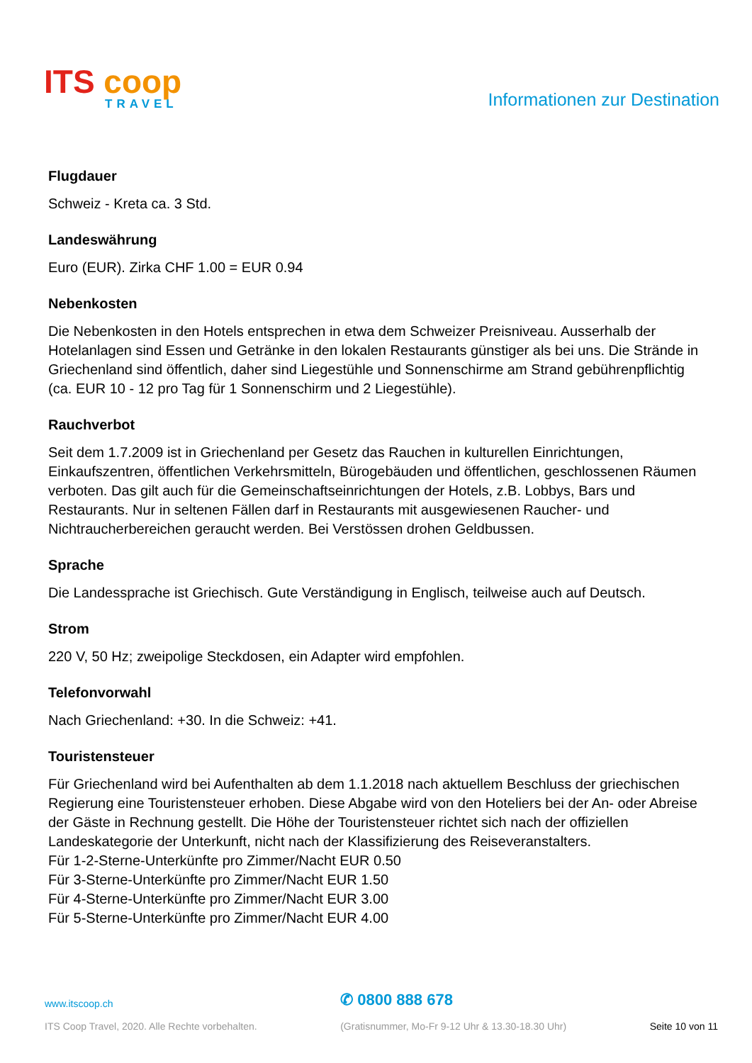ITS coop
TRAVEL
Informationen zur Destination
Flugdauer
Schweiz - Kreta ca. 3 Std.
Landeswährung
Euro (EUR). Zirka CHF 1.00 = EUR 0.94
Nebenkosten
Die Nebenkosten in den Hotels entsprechen in etwa dem Schweizer Preisniveau. Ausserhalb der Hotelanlagen sind Essen und Getränke in den lokalen Restaurants günstiger als bei uns. Die Strände in Griechenland sind öffentlich, daher sind Liegestühle und Sonnenschirme am Strand gebührenpflichtig (ca. EUR 10 - 12 pro Tag für 1 Sonnenschirm und 2 Liegestühle).
Rauchverbot
Seit dem 1.7.2009 ist in Griechenland per Gesetz das Rauchen in kulturellen Einrichtungen, Einkaufszentren, öffentlichen Verkehrsmitteln, Bürogebäuden und öffentlichen, geschlossenen Räumen verboten. Das gilt auch für die Gemeinschaftseinrichtungen der Hotels, z.B. Lobbys, Bars und Restaurants. Nur in seltenen Fällen darf in Restaurants mit ausgewiesenen Raucher- und Nichtraucherbereichen geraucht werden. Bei Verstössen drohen Geldbussen.
Sprache
Die Landessprache ist Griechisch. Gute Verständigung in Englisch, teilweise auch auf Deutsch.
Strom
220 V, 50 Hz; zweipolige Steckdosen, ein Adapter wird empfohlen.
Telefonvorwahl
Nach Griechenland: +30. In die Schweiz: +41.
Touristensteuer
Für Griechenland wird bei Aufenthalten ab dem 1.1.2018 nach aktuellem Beschluss der griechischen Regierung eine Touristensteuer erhoben. Diese Abgabe wird von den Hoteliers bei der An- oder Abreise der Gäste in Rechnung gestellt. Die Höhe der Touristensteuer richtet sich nach der offiziellen Landeskategorie der Unterkunft, nicht nach der Klassifizierung des Reiseveranstalters.
Für 1-2-Sterne-Unterkünfte pro Zimmer/Nacht EUR 0.50
Für 3-Sterne-Unterkünfte pro Zimmer/Nacht EUR 1.50
Für 4-Sterne-Unterkünfte pro Zimmer/Nacht EUR 3.00
Für 5-Sterne-Unterkünfte pro Zimmer/Nacht EUR 4.00
www.itscoop.ch
ITS Coop Travel, 2020. Alle Rechte vorbehalten.
✆ 0800 888 678
(Gratisnummer, Mo-Fr 9-12 Uhr & 13.30-18.30 Uhr)
Seite 10 von 11